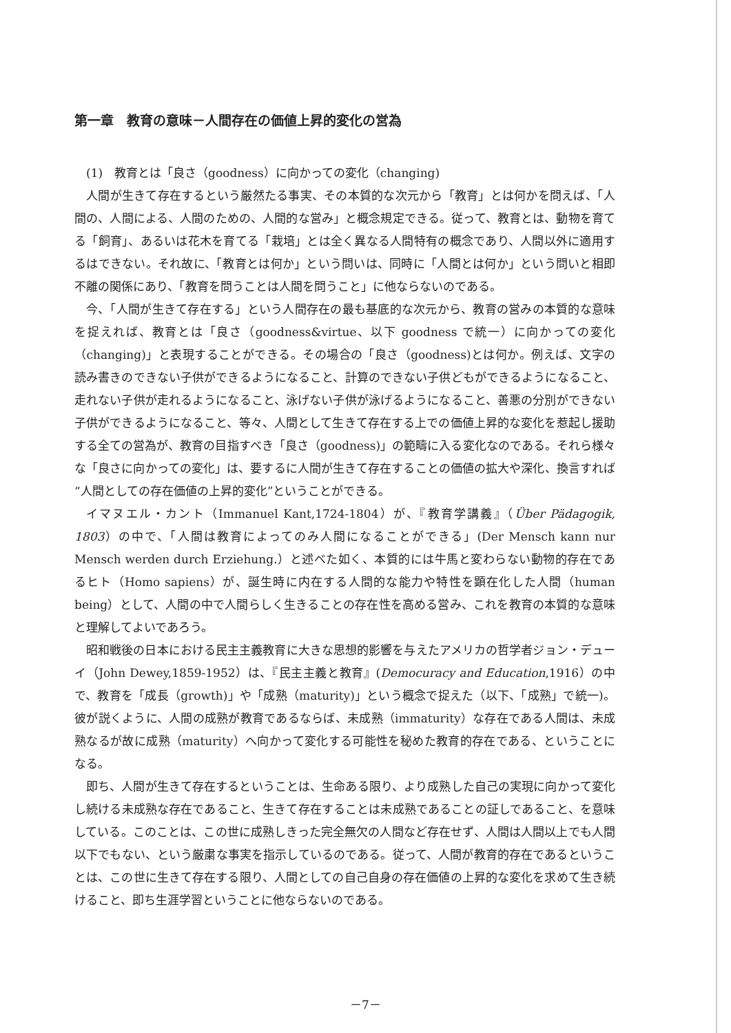第一章　教育の意味－人間存在の価値上昇的変化の営為
(1)　教育とは「良さ（goodness）に向かっての変化（changing)
人間が生きて存在するという厳然たる事実、その本質的な次元から「教育」とは何かを問えば、「人間の、人間による、人間のための、人間的な営み」と概念規定できる。従って、教育とは、動物を育てる「飼育」、あるいは花木を育てる「栽培」とは全く異なる人間特有の概念であり、人間以外に適用するはできない。それ故に、「教育とは何か」という問いは、同時に「人間とは何か」という問いと相即不離の関係にあり、「教育を問うことは人間を問うこと」に他ならないのである。
今、「人間が生きて存在する」という人間存在の最も基底的な次元から、教育の営みの本質的な意味を捉えれば、教育とは「良さ（goodness&virtue、以下 goodness で統一）に向かっての変化（changing)」と表現することができる。その場合の「良さ（goodness)とは何か。例えば、文字の読み書きのできない子供ができるようになること、計算のできない子供どもができるようになること、走れない子供が走れるようになること、泳げない子供が泳げるようになること、善悪の分別ができない子供ができるようになること、等々、人間として生きて存在する上での価値上昇的な変化を惹起し援助する全ての営為が、教育の目指すべき「良さ（goodness)」の範疇に入る変化なのである。それら様々な「良さに向かっての変化」は、要するに人間が生きて存在することの価値の拡大や深化、換言すれば“人間としての存在価値の上昇的変化”ということができる。
イマヌエル・カント（Immanuel Kant,1724-1804）が、『教育学講義』（Über Pädagogik, 1803）の中で、「人間は教育によってのみ人間になることができる」(Der Mensch kann nur Mensch werden durch Erziehung.）と述べた如く、本質的には牛馬と変わらない動物的存在であるヒト（Homo sapiens）が、誕生時に内在する人間的な能力や特性を顕在化した人間（human being）として、人間の中で人間らしく生きることの存在性を高める営み、これを教育の本質的な意味と理解してよいであろう。
昭和戦後の日本における民主主義教育に大きな思想的影響を与えたアメリカの哲学者ジョン・デューイ（John Dewey,1859-1952）は、『民主主義と教育』(Democuracy and Education,1916）の中で、教育を「成長（growth)」や「成熟（maturity)」という概念で捉えた（以下、「成熟」で統一)。彼が説くように、人間の成熟が教育であるならば、未成熟（immaturity）な存在である人間は、未成熟なるが故に成熟（maturity）へ向かって変化する可能性を秘めた教育的存在である、ということになる。
即ち、人間が生きて存在するということは、生命ある限り、より成熟した自己の実現に向かって変化し続ける未成熟な存在であること、生きて存在することは未成熟であることの証しであること、を意味している。このことは、この世に成熟しきった完全無欠の人間など存在せず、人間は人間以上でも人間以下でもない、という厳粛な事実を指示しているのである。従って、人間が教育的存在であるということは、この世に生きて存在する限り、人間としての自己自身の存在価値の上昇的な変化を求めて生き続けること、即ち生涯学習ということに他ならないのである。
－7－